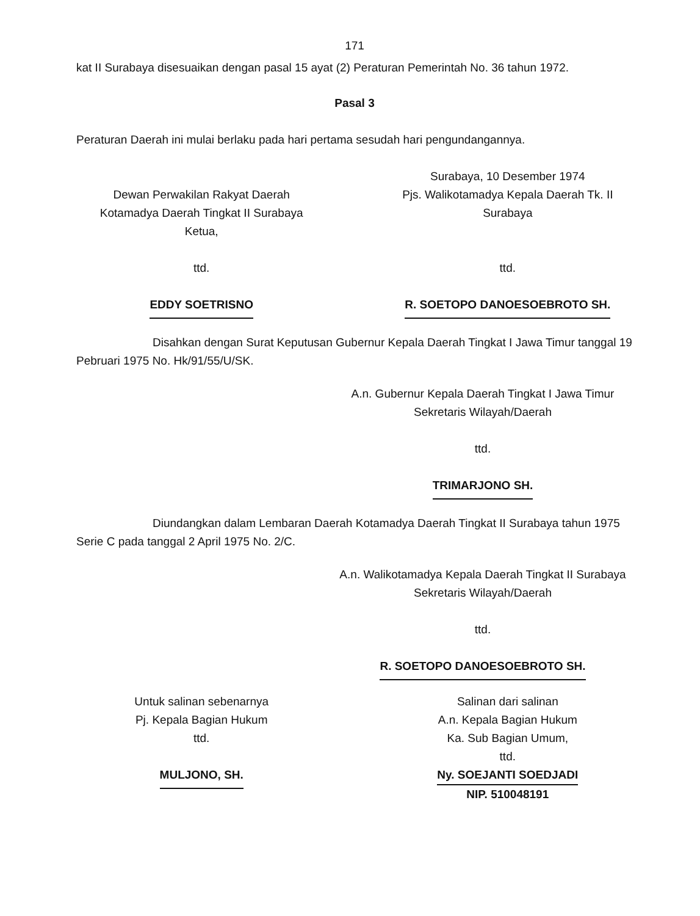171
kat II Surabaya disesuaikan dengan pasal 15 ayat (2) Peraturan Pemerintah No. 36 tahun 1972.
Pasal 3
Peraturan Daerah ini mulai berlaku pada hari pertama sesudah hari pengundangannya.
Dewan Perwakilan Rakyat Daerah
Kotamadya Daerah Tingkat II Surabaya
Ketua,
ttd.
EDDY SOETRISNO
Surabaya, 10 Desember 1974
Pjs. Walikotamadya Kepala Daerah Tk. II
Surabaya
ttd.
R. SOETOPO DANOESOEBROTO SH.
Disahkan dengan Surat Keputusan Gubernur Kepala Daerah Tingkat I Jawa Timur tanggal 19 Pebruari 1975 No. Hk/91/55/U/SK.
A.n. Gubernur Kepala Daerah Tingkat I Jawa Timur
Sekretaris Wilayah/Daerah
ttd.
TRIMARJONO SH.
Diundangkan dalam Lembaran Daerah Kotamadya Daerah Tingkat II Surabaya tahun 1975 Serie C pada tanggal 2 April 1975 No. 2/C.
A.n. Walikotamadya Kepala Daerah Tingkat II Surabaya
Sekretaris Wilayah/Daerah
ttd.
R. SOETOPO DANOESOEBROTO SH.
Untuk salinan sebenarnya
Pj. Kepala Bagian Hukum
ttd.
MULJONO, SH.
Salinan dari salinan
A.n. Kepala Bagian Hukum
Ka. Sub Bagian Umum,
ttd.
Ny. SOEJANTI SOEDJADI
NIP. 510048191